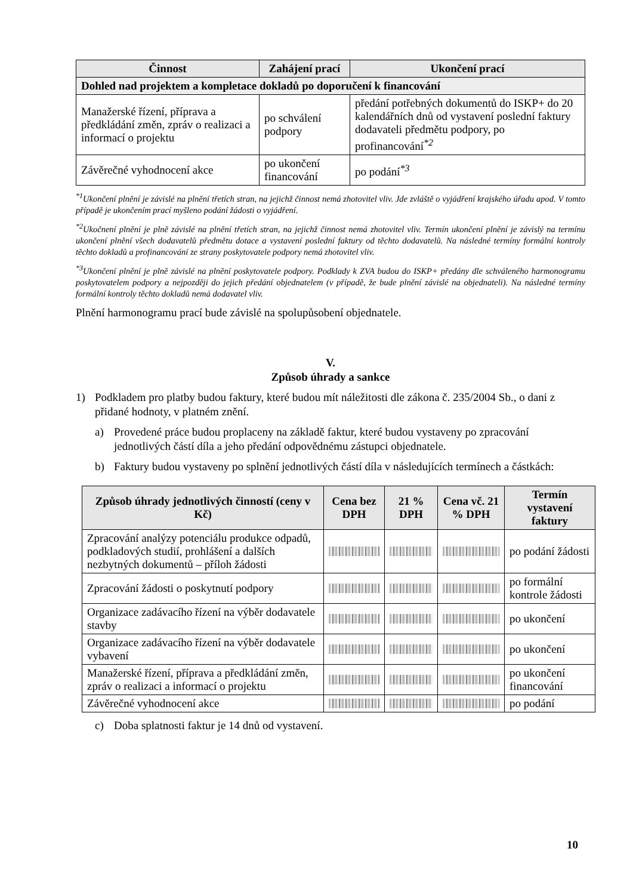| Činnost | Zahájení prací | Ukončení prací |
| --- | --- | --- |
| Dohled nad projektem a kompletace dokladů po doporučení k financování | | |
| Manažerské řízení, příprava a předkládání změn, zpráv o realizaci a informací o projektu | po schválení podpory | předání potřebných dokumentů do ISKP+ do 20 kalendářních dnů od vystavení poslední faktury dodavateli předmětu podpory, po profinancování<sup>*2</sup> |
| Závěrečné vyhodnocení akce | po ukončení financování | po podání<sup>*3</sup> |
<sup>*1</sup>Ukončení plnění je závislé na plnění třetích stran, na jejichž činnost nemá zhotovitel vliv. Jde zvláště o vyjádření krajského úřadu apod. V tomto případě je ukončením prací myšleno podání žádosti o vyjádření.
<sup>*2</sup>Ukočnení plnění je plně závislé na plnění třetích stran, na jejichž činnost nemá zhotovitel vliv. Termín ukončení plnění je závislý na termínu ukončení plnění všech dodavatelů předmětu dotace a vystavení poslední faktury od těchto dodavatelů. Na následné termíny formální kontroly těchto dokladů a profinancování ze strany poskytovatele podpory nemá zhotovitel vliv.
<sup>*3</sup>Ukončení plnění je plně závislé na plnění poskytovatele podpory. Podklady k ZVA budou do ISKP+ předány dle schváleného harmonogramu poskytovatelem podpory a nejpozději do jejich předání objednatelem (v případě, že bude plnění závislé na objednateli). Na následné termíny formální kontroly těchto dokladů nemá dodavatel vliv.
Plnění harmonogramu prací bude závislé na spolupůsobení objednatele.
V.
Způsob úhrady a sankce
1) Podkladem pro platby budou faktury, které budou mít náležitosti dle zákona č. 235/2004 Sb., o dani z přidané hodnoty, v platném znění.
a) Provedené práce budou proplaceny na základě faktur, které budou vystaveny po zpracování jednotlivých částí díla a jeho předání odpovědnému zástupci objednatele.
b) Faktury budou vystaveny po splnění jednotlivých částí díla v následujících termínech a částkách:
| Způsob úhrady jednotlivých činností (ceny v Kč) | Cena bez DPH | 21 % DPH | Cena vč. 21 % DPH | Termín vystavení faktury |
| --- | --- | --- | --- | --- |
| Zpracování analýzy potenciálu produkce odpadů, podkladových studií, prohlášení a dalších nezbytných dokumentů – příloh žádosti | | | | po podání žádosti |
| Zpracování žádosti o poskytnutí podpory | | | | po formální kontrole žádosti |
| Organizace zadávacího řízení na výběr dodavatele stavby | | | | po ukončení |
| Organizace zadávacího řízení na výběr dodavatele vybavení | | | | po ukončení |
| Manažerské řízení, příprava a předkládání změn, zpráv o realizaci a informací o projektu | | | | po ukončení financování |
| Závěrečné vyhodnocení akce | | | | po podání |
c) Doba splatnosti faktur je 14 dnů od vystavení.
10